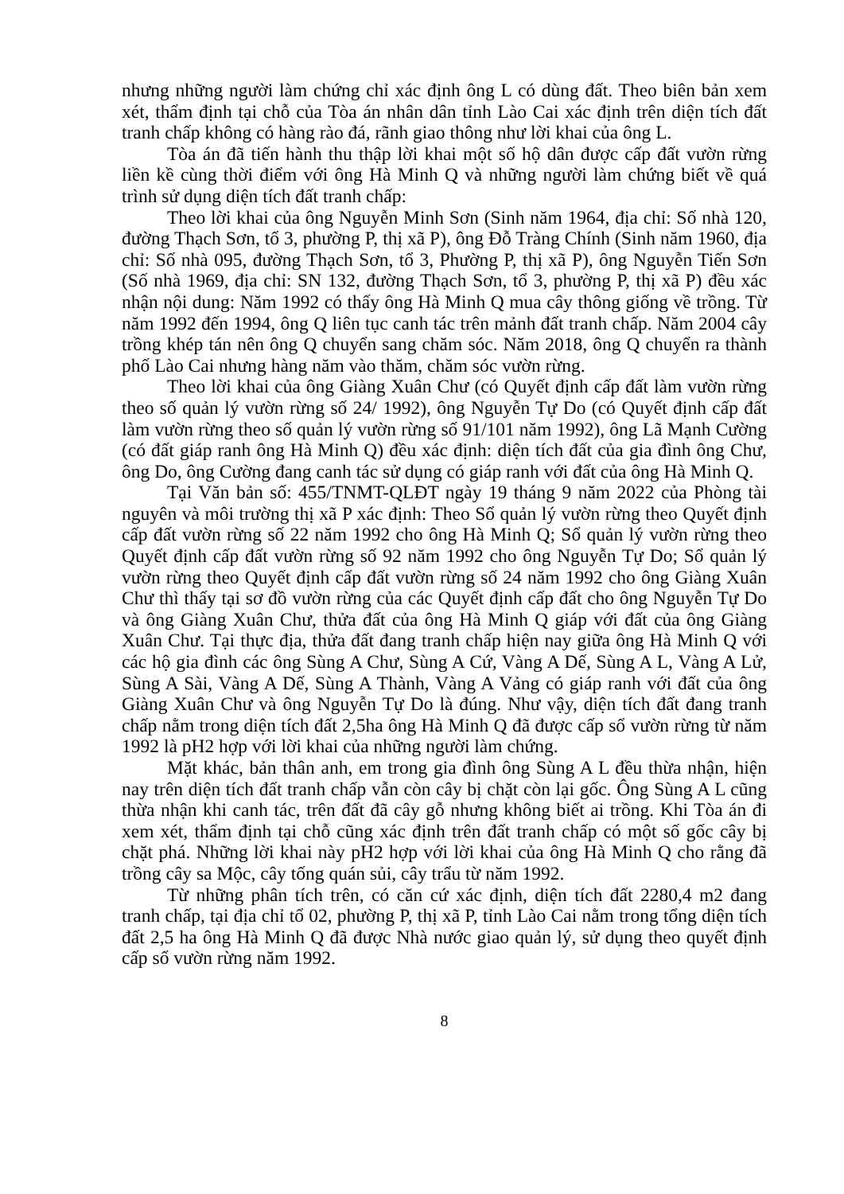nhưng những người làm chứng chỉ xác định ông L có dùng đất. Theo biên bản xem xét, thẩm định tại chỗ của Tòa án nhân dân tỉnh Lào Cai xác định trên diện tích đất tranh chấp không có hàng rào đá, rãnh giao thông như lời khai của ông L.
Tòa án đã tiến hành thu thập lời khai một số hộ dân được cấp đất vườn rừng liền kề cùng thời điểm với ông Hà Minh Q và những người làm chứng biết về quá trình sử dụng diện tích đất tranh chấp:
Theo lời khai của ông Nguyễn Minh Sơn (Sinh năm 1964, địa chỉ: Số nhà 120, đường Thạch Sơn, tổ 3, phường P, thị xã P), ông Đỗ Tràng Chính (Sinh năm 1960, địa chỉ: Số nhà 095, đường Thạch Sơn, tổ 3, Phường P, thị xã P), ông Nguyễn Tiến Sơn (Số nhà 1969, địa chỉ: SN 132, đường Thạch Sơn, tổ 3, phường P, thị xã P) đều xác nhận nội dung: Năm 1992 có thấy ông Hà Minh Q mua cây thông giống về trồng. Từ năm 1992 đến 1994, ông Q liên tục canh tác trên mảnh đất tranh chấp. Năm 2004 cây trồng khép tán nên ông Q chuyển sang chăm sóc. Năm 2018, ông Q chuyển ra thành phố Lào Cai nhưng hàng năm vào thăm, chăm sóc vườn rừng.
Theo lời khai của ông Giàng Xuân Chư (có Quyết định cấp đất làm vườn rừng theo số quản lý vườn rừng số 24/ 1992), ông Nguyễn Tự Do (có Quyết định cấp đất làm vườn rừng theo số quản lý vườn rừng số 91/101 năm 1992), ông Lã Mạnh Cường (có đất giáp ranh ông Hà Minh Q) đều xác định: diện tích đất của gia đình ông Chư, ông Do, ông Cường đang canh tác sử dụng có giáp ranh với đất của ông Hà Minh Q.
Tại Văn bản số: 455/TNMT-QLĐT ngày 19 tháng 9 năm 2022 của Phòng tài nguyên và môi trường thị xã P xác định: Theo Sổ quản lý vườn rừng theo Quyết định cấp đất vườn rừng số 22 năm 1992 cho ông Hà Minh Q; Sổ quản lý vườn rừng theo Quyết định cấp đất vườn rừng số 92 năm 1992 cho ông Nguyễn Tự Do; Sổ quản lý vườn rừng theo Quyết định cấp đất vườn rừng số 24 năm 1992 cho ông Giàng Xuân Chư thì thấy tại sơ đồ vườn rừng của các Quyết định cấp đất cho ông Nguyễn Tự Do và ông Giàng Xuân Chư, thửa đất của ông Hà Minh Q giáp với đất của ông Giàng Xuân Chư. Tại thực địa, thửa đất đang tranh chấp hiện nay giữa ông Hà Minh Q với các hộ gia đình các ông Sùng A Chư, Sùng A Cứ, Vàng A Dế, Sùng A L, Vàng A Lử, Sùng A Sài, Vàng A Dế, Sùng A Thành, Vàng A Vảng có giáp ranh với đất của ông Giàng Xuân Chư và ông Nguyễn Tự Do là đúng. Như vậy, diện tích đất đang tranh chấp nằm trong diện tích đất 2,5ha ông Hà Minh Q đã được cấp sổ vườn rừng từ năm 1992 là pH2 hợp với lời khai của những người làm chứng.
Mặt khác, bản thân anh, em trong gia đình ông Sùng A L đều thừa nhận, hiện nay trên diện tích đất tranh chấp vẫn còn cây bị chặt còn lại gốc. Ông Sùng A L cũng thừa nhận khi canh tác, trên đất đã cây gỗ nhưng không biết ai trồng. Khi Tòa án đi xem xét, thẩm định tại chỗ cũng xác định trên đất tranh chấp có một số gốc cây bị chặt phá. Những lời khai này pH2 hợp với lời khai của ông Hà Minh Q cho rằng đã trồng cây sa Mộc, cây tống quán sủi, cây trẩu từ năm 1992.
Từ những phân tích trên, có căn cứ xác định, diện tích đất 2280,4 m2 đang tranh chấp, tại địa chỉ tổ 02, phường P, thị xã P, tỉnh Lào Cai nằm trong tổng diện tích đất 2,5 ha ông Hà Minh Q đã được Nhà nước giao quản lý, sử dụng theo quyết định cấp sổ vườn rừng năm 1992.
8